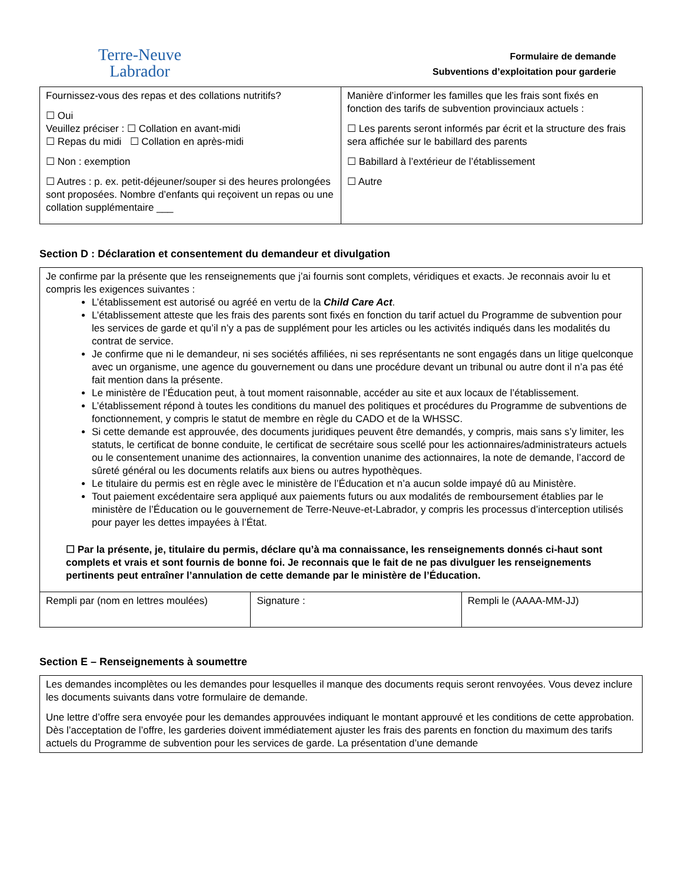Terre-Neuve
Labrador
Formulaire de demande
Subventions d’exploitation pour garderie
| Fournissez-vous des repas et des collations nutritifs? ☐ Oui Veuillez préciser : ☐ Collation en avant-midi ☐ Repas du midi ☐ Collation en après-midi ☐ Non : exemption ☐ Autres : p. ex. petit-déjeuner/souper si des heures prolongées sont proposées. Nombre d’enfants qui reçoivent un repas ou une collation supplémentaire ___ | Manière d’informer les familles que les frais sont fixés en fonction des tarifs de subvention provinciaux actuels : ☐ Les parents seront informés par écrit et la structure des frais sera affichée sur le babillard des parents ☐ Babillard à l’extérieur de l’établissement ☐ Autre |
Section D : Déclaration et consentement du demandeur et divulgation
| Je confirme par la présente que les renseignements que j’ai fournis sont complets, véridiques et exacts. Je reconnais avoir lu et compris les exigences suivantes : L’établissement est autorisé ou agréé en vertu de la Child Care Act . L’établissement atteste que les frais des parents sont fixés en fonction du tarif actuel du Programme de subvention pour les services de garde et qu’il n’y a pas de supplément pour les articles ou les activités indiqués dans les modalités du contrat de service. Je confirme que ni le demandeur, ni ses sociétés affiliées, ni ses représentants ne sont engagés dans un litige quelconque avec un organisme, une agence du gouvernement ou dans une procédure devant un tribunal ou autre dont il n’a pas été fait mention dans la présente. Le ministère de l’Éducation peut, à tout moment raisonnable, accéder au site et aux locaux de l’établissement. L’établissement répond à toutes les conditions du manuel des politiques et procédures du Programme de subventions de fonctionnement, y compris le statut de membre en règle du CADO et de la WHSSC. Si cette demande est approuvée, des documents juridiques peuvent être demandés, y compris, mais sans s’y limiter, les statuts, le certificat de bonne conduite, le certificat de secrétaire sous scellé pour les actionnaires/administrateurs actuels ou le consentement unanime des actionnaires, la convention unanime des actionnaires, la note de demande, l’accord de sûreté général ou les documents relatifs aux biens ou autres hypothèques. Le titulaire du permis est en règle avec le ministère de l’Éducation et n’a aucun solde impayé dû au Ministère. Tout paiement excédentaire sera appliqué aux paiements futurs ou aux modalités de remboursement établies par le ministère de l’Éducation ou le gouvernement de Terre-Neuve-et-Labrador, y compris les processus d’interception utilisés pour payer les dettes impayées à l’État. ☐ Par la présente, je, titulaire du permis, déclare qu’à ma connaissance, les renseignements donnés ci-haut sont complets et vrais et sont fournis de bonne foi. Je reconnais que le fait de ne pas divulguer les renseignements pertinents peut entraîner l’annulation de cette demande par le ministère de l’Éducation. | | |
| Rempli par (nom en lettres moulées) | Signature : | Rempli le (AAAA-MM-JJ) |
Section E – Renseignements à soumettre
| Les demandes incomplètes ou les demandes pour lesquelles il manque des documents requis seront renvoyées. Vous devez inclure les documents suivants dans votre formulaire de demande. Une lettre d’offre sera envoyée pour les demandes approuvées indiquant le montant approuvé et les conditions de cette approbation. Dès l’acceptation de l’offre, les garderies doivent immédiatement ajuster les frais des parents en fonction du maximum des tarifs actuels du Programme de subvention pour les services de garde. La présentation d’une demande |